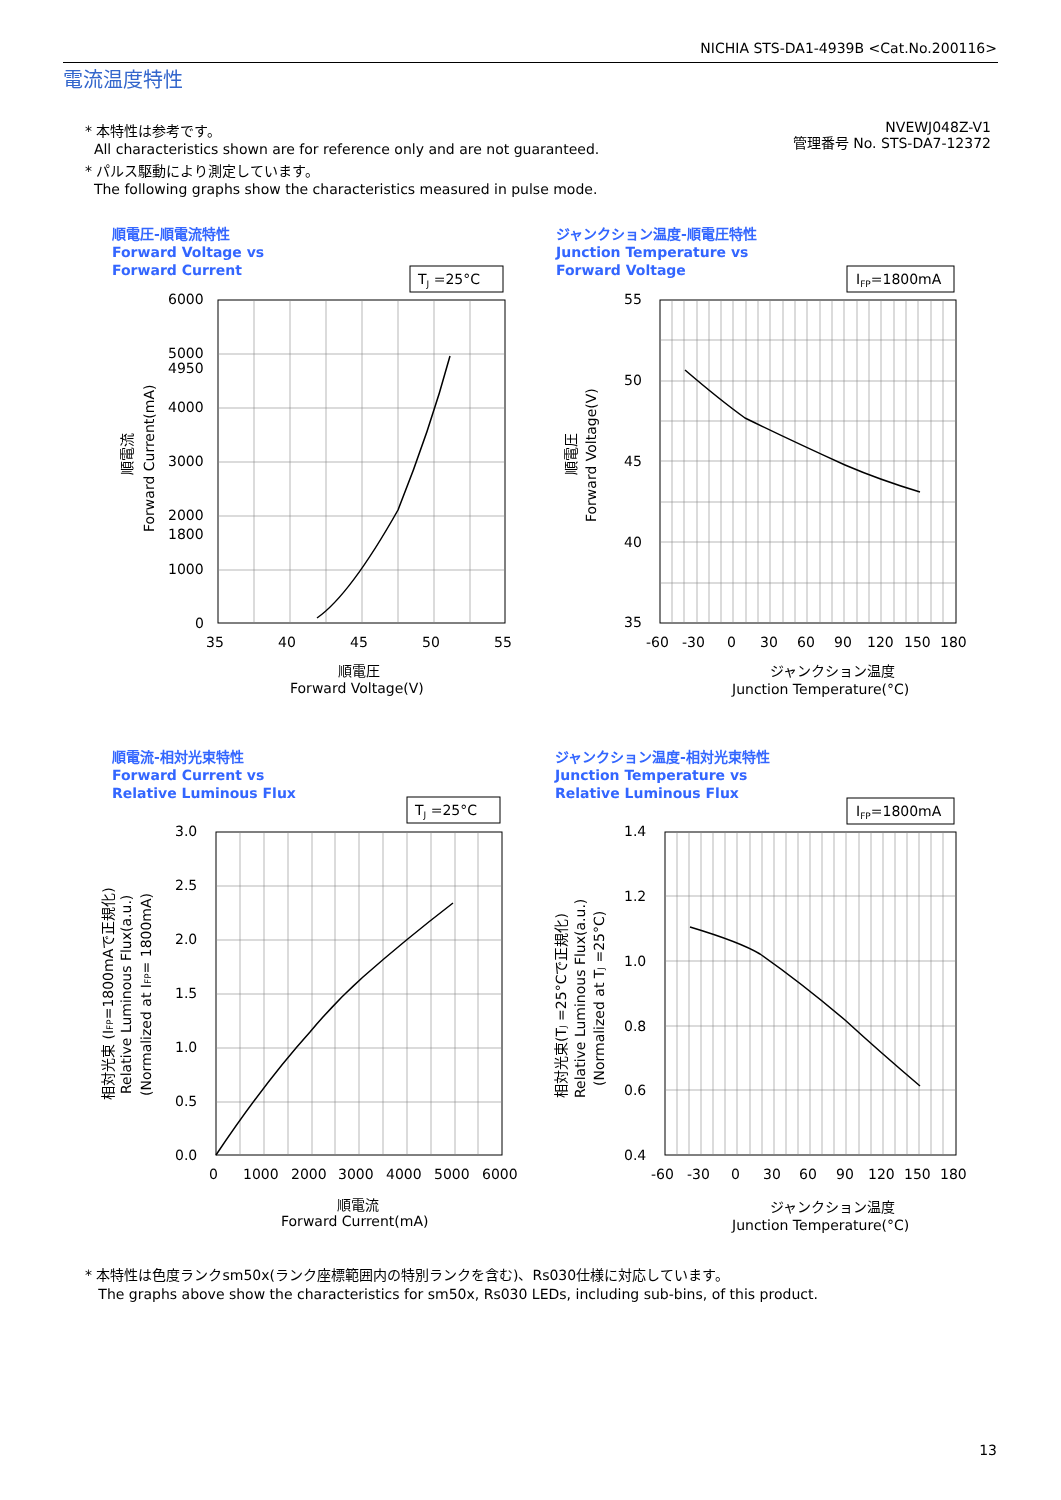NICHIA STS-DA1-4939B <Cat.No.200116>
電流温度特性
* 本特性は参考です。
All characteristics shown are for reference only and are not guaranteed.
* パルス駆動により測定しています。
The following graphs show the characteristics measured in pulse mode.
NVEWJ048Z-V1
管理番号 No. STS-DA7-12372
順電圧-順電流特性
Forward Voltage vs
Forward Current
TJ =25°C
6000
5000
4950
4000
3000
2000
1800
1000
0
35
40
45
50
55
順電圧
Forward Voltage(V)
順電流
Forward Current(mA)
ジャンクション温度-順電圧特性
Junction Temperature vs
Forward Voltage
IFP=1800mA
55
50
45
40
35
-60
-30
0
30
60
90
120
150
180
ジャンクション温度
Junction Temperature(°C)
順電圧
Forward Voltage(V)
順電流-相対光束特性
Forward Current vs
Relative Luminous Flux
TJ =25°C
3.0
2.5
2.0
1.5
1.0
0.5
0.0
0
1000
2000
3000
4000
5000
6000
順電流
Forward Current(mA)
相対光束 (IFP=1800mAで正規化)
Relative Luminous Flux(a.u.)
(Normalized at IFP= 1800mA)
ジャンクション温度-相対光束特性
Junction Temperature vs
Relative Luminous Flux
IFP=1800mA
1.4
1.2
1.0
0.8
0.6
0.4
-60
-30
0
30
60
90
120
150
180
ジャンクション温度
Junction Temperature(°C)
相対光束(TJ =25°Cで正規化)
Relative Luminous Flux(a.u.)
(Normalized at TJ =25°C)
* 本特性は色度ランクsm50x(ランク座標範囲内の特別ランクを含む)、Rs030仕様に対応しています。
The graphs above show the characteristics for sm50x, Rs030 LEDs, including sub-bins, of this product.
13